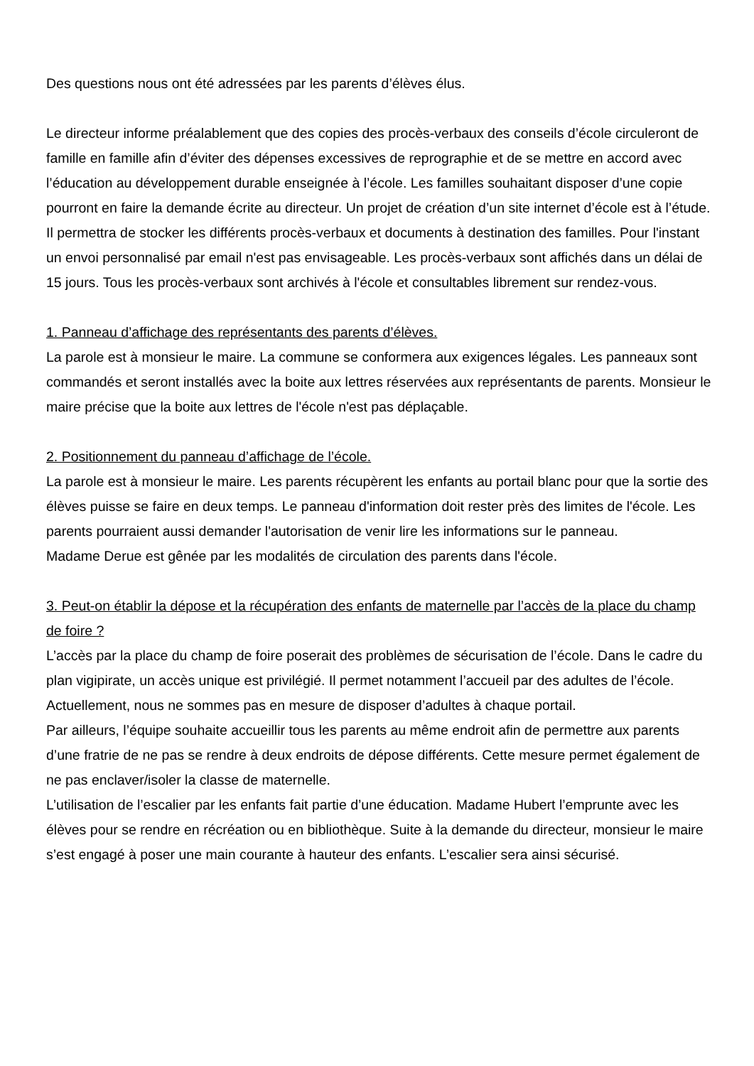Des questions nous ont été adressées par les parents d’élèves élus.
Le directeur informe préalablement que des copies des procès-verbaux des conseils d’école circuleront de famille en famille afin d’éviter des dépenses excessives de reprographie et de se mettre en accord avec l’éducation au développement durable enseignée à l’école. Les familles souhaitant disposer d’une copie pourront en faire la demande écrite au directeur. Un projet de création d’un site internet d’école est à l’étude. Il permettra de stocker les différents procès-verbaux et documents à destination des familles. Pour l'instant un envoi personnalisé par email n'est pas envisageable. Les procès-verbaux sont affichés dans un délai de 15 jours. Tous les procès-verbaux sont archivés à l'école et consultables librement sur rendez-vous.
1. Panneau d’affichage des représentants des parents d’élèves.
La parole est à monsieur le maire. La commune se conformera aux exigences légales. Les panneaux sont commandés et seront installés avec la boite aux lettres réservées aux représentants de parents. Monsieur le maire précise que la boite aux lettres de l'école n'est pas déplaçable.
2. Positionnement du panneau d’affichage de l’école.
La parole est à monsieur le maire. Les parents récupèrent les enfants au portail blanc pour que la sortie des élèves puisse se faire en deux temps. Le panneau d'information doit rester près des limites de l'école. Les parents pourraient aussi demander l'autorisation de venir lire les informations sur le panneau.
Madame Derue est gênée par les modalités de circulation des parents dans l'école.
3. Peut-on établir la dépose et la récupération des enfants de maternelle par l’accès de la place du champ de foire ?
L’accès par la place du champ de foire poserait des problèmes de sécurisation de l’école. Dans le cadre du plan vigipirate, un accès unique est privilégié. Il permet notamment l’accueil par des adultes de l’école. Actuellement, nous ne sommes pas en mesure de disposer d’adultes à chaque portail.
Par ailleurs, l’équipe souhaite accueillir tous les parents au même endroit afin de permettre aux parents d’une fratrie de ne pas se rendre à deux endroits de dépose différents. Cette mesure permet également de ne pas enclaver/isoler la classe de maternelle.
L’utilisation de l’escalier par les enfants fait partie d’une éducation. Madame Hubert l’emprunte avec les élèves pour se rendre en récréation ou en bibliothèque. Suite à la demande du directeur, monsieur le maire s’est engagé à poser une main courante à hauteur des enfants. L’escalier sera ainsi sécurisé.